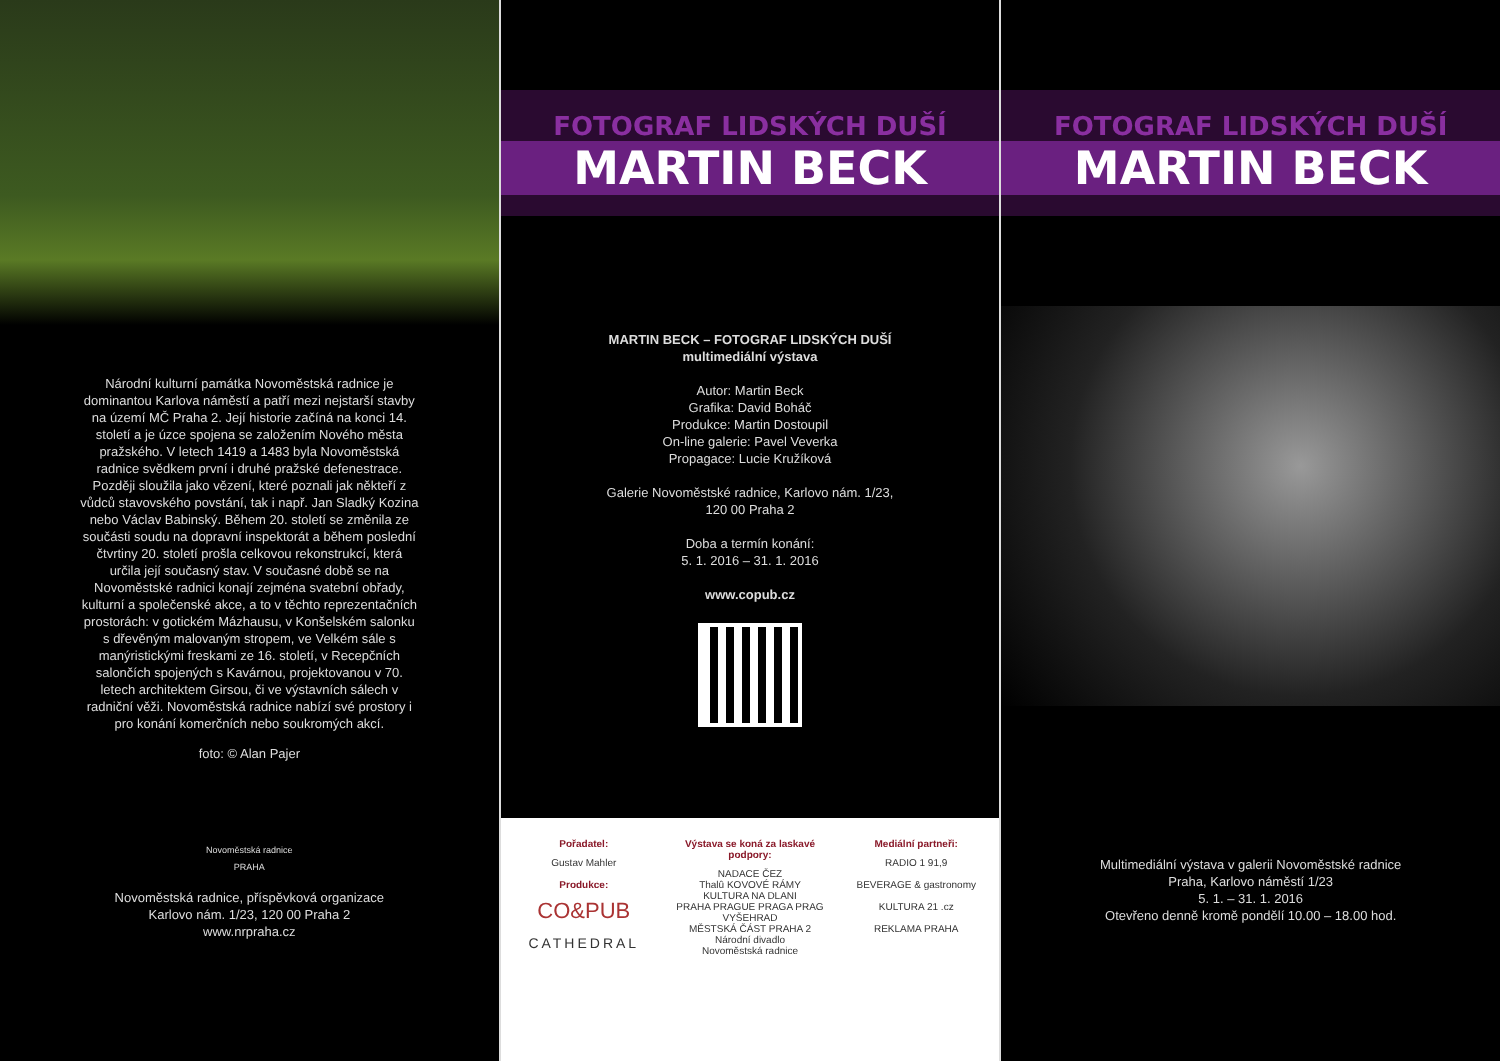Národní kulturní památka Novoměstská radnice je dominantou Karlova náměstí a patří mezi nejstarší stavby na území MČ Praha 2. Její historie začíná na konci 14. století a je úzce spojena se založením Nového města pražského. V letech 1419 a 1483 byla Novoměstská radnice svědkem první i druhé pražské defenestrace. Později sloužila jako vězení, které poznali jak někteří z vůdců stavovského povstání, tak i např. Jan Sladký Kozina nebo Václav Babinský. Během 20. století se změnila ze součásti soudu na dopravní inspektorát a během poslední čtvrtiny 20. století prošla celkovou rekonstrukcí, která určila její současný stav. V současné době se na Novoměstské radnici konají zejména svatební obřady, kulturní a společenské akce, a to v těchto reprezentačních prostorách: v gotickém Mázhausu, v Konšelském salonku s dřevěným malovaným stropem, ve Velkém sále s manýristickými freskami ze 16. století, v Recepčních salončích spojených s Kavárnou, projektovanou v 70. letech architektem Girsou, či ve výstavních sálech v radniční věži. Novoměstská radnice nabízí své prostory i pro konání komerčních nebo soukromých akcí.
foto: © Alan Pajer
Novoměstská radnice
PRAHA
Novoměstská radnice, příspěvková organizace
Karlovo nám. 1/23, 120 00 Praha 2
www.nrpraha.cz
FOTOGRAF LIDSKÝCH DUŠÍ
MARTIN BECK
MARTIN BECK – FOTOGRAF LIDSKÝCH DUŠÍ
multimediální výstava
Autor: Martin Beck
Grafika: David Boháč
Produkce: Martin Dostoupil
On-line galerie: Pavel Veverka
Propagace: Lucie Kružíková
Galerie Novoměstské radnice, Karlovo nám. 1/23,
120 00 Praha 2
Doba a termín konání:
5. 1. 2016 – 31. 1. 2016
www.copub.cz
Pořadatel:
Gustav Mahler
Produkce:
CO&PUB
CATHEDRAL
Výstava se koná za laskavé podpory:
NADACE ČEZ
Thalû KOVOVÉ RÁMY
KULTURA NA DLANI
PRAHA PRAGUE PRAGA PRAG
VYŠEHRAD
MĚSTSKÁ ČÁST PRAHA 2
Národní divadlo
Novoměstská radnice
Mediální partneři:
RADIO 1 91,9
BEVERAGE & gastronomy
KULTURA 21 .cz
REKLAMA PRAHA
FOTOGRAF LIDSKÝCH DUŠÍ
MARTIN BECK
Multimediální výstava v galerii Novoměstské radnice
Praha, Karlovo náměstí 1/23
5. 1. – 31. 1. 2016
Otevřeno denně kromě pondělí 10.00 – 18.00 hod.